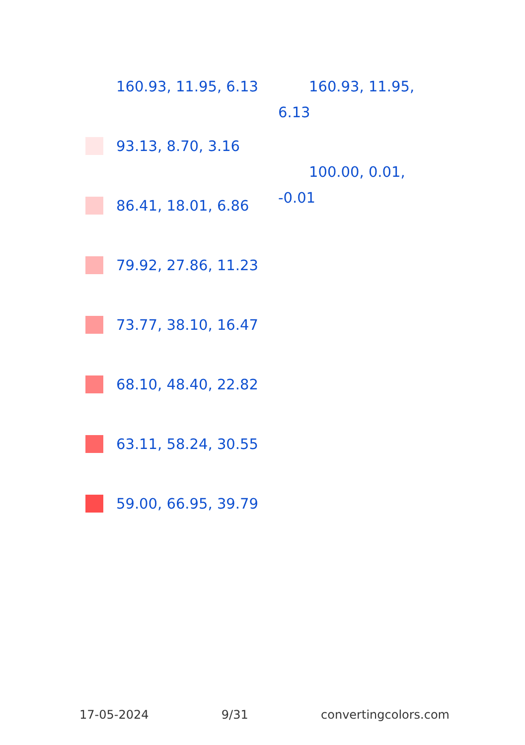160.93, 11.95, 6.13
93.13, 8.70, 3.16
86.41, 18.01, 6.86
79.92, 27.86, 11.23
73.77, 38.10, 16.47
68.10, 48.40, 22.82
63.11, 58.24, 30.55
59.00, 66.95, 39.79
160.93, 11.95, 6.13
100.00, 0.01, -0.01
17-05-2024 9/31 convertingcolors.com